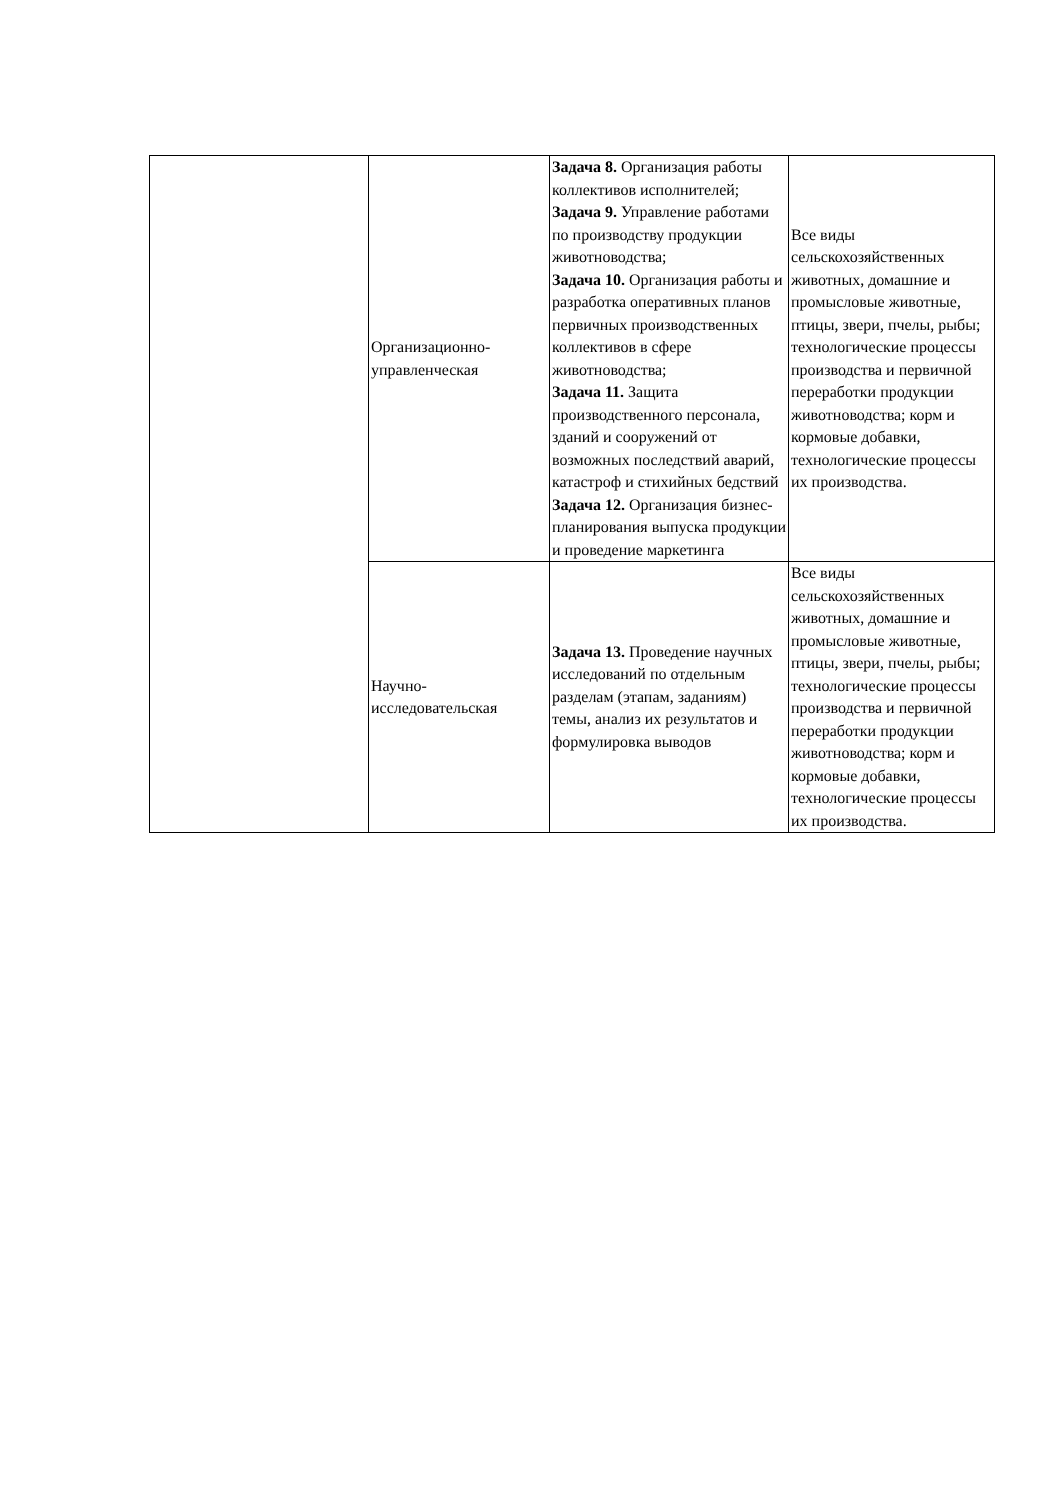| | Организационно- управленческая | Задача 8. Организация работы коллективов исполнителей; Задача 9. Управление работами по производству продукции животноводства; Задача 10. Организация работы и разработка оперативных планов первичных производственных коллективов в сфере животноводства; Задача 11. Защита производственного персонала, зданий и сооружений от возможных последствий аварий, катастроф и стихийных бедствий Задача 12. Организация бизнес-планирования выпуска продукции и проведение маркетинга | Все виды сельскохозяйственных животных, домашние и промысловые животные, птицы, звери, пчелы, рыбы; технологические процессы производства и первичной переработки продукции животноводства; корм и кормовые добавки, технологические процессы их производства. |
| | Научно- исследовательская | Задача 13. Проведение научных исследований по отдельным разделам (этапам, заданиям) темы, анализ их результатов и формулировка выводов | Все виды сельскохозяйственных животных, домашние и промысловые животные, птицы, звери, пчелы, рыбы; технологические процессы производства и первичной переработки продукции животноводства; корм и кормовые добавки, технологические процессы их производства. |